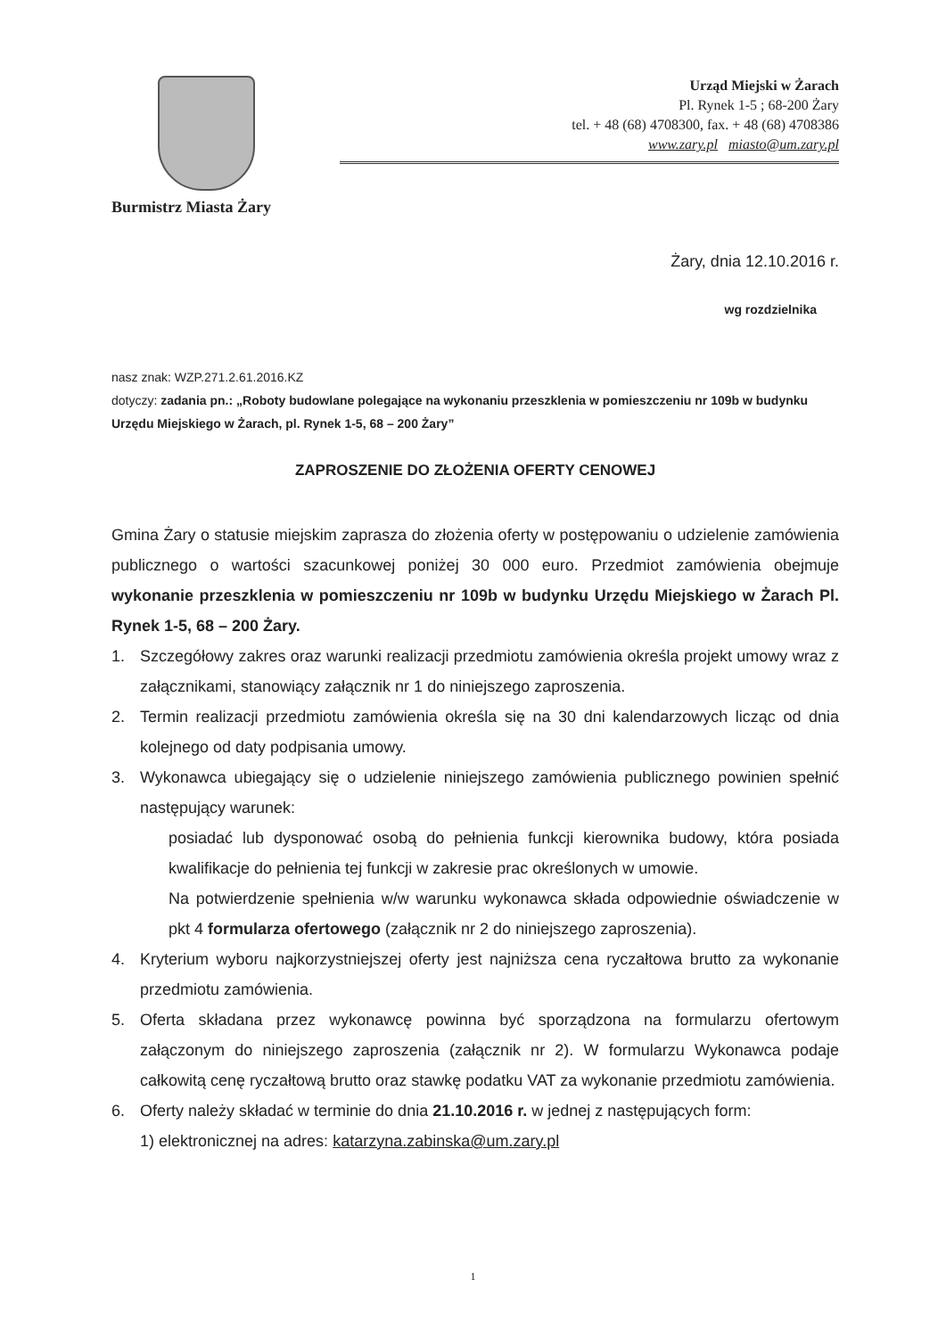Burmistrz Miasta Żary
Urząd Miejski w Żarach
Pl. Rynek 1-5 ; 68-200 Żary
tel. + 48 (68) 4708300, fax. + 48 (68) 4708386
www.zary.pl miasto@um.zary.pl
Żary, dnia 12.10.2016 r.
wg rozdzielnika
nasz znak: WZP.271.2.61.2016.KZ
dotyczy: zadania pn.: „Roboty budowlane polegające na wykonaniu przeszklenia w pomieszczeniu nr 109b w budynku Urzędu Miejskiego w Żarach, pl. Rynek 1-5, 68 – 200 Żary”
ZAPROSZENIE DO ZŁOŻENIA OFERTY CENOWEJ
Gmina Żary o statusie miejskim zaprasza do złożenia oferty w postępowaniu o udzielenie zamówienia publicznego o wartości szacunkowej poniżej 30 000 euro. Przedmiot zamówienia obejmuje wykonanie przeszklenia w pomieszczeniu nr 109b w budynku Urzędu Miejskiego w Żarach Pl. Rynek 1-5, 68 – 200 Żary.
1. Szczegółowy zakres oraz warunki realizacji przedmiotu zamówienia określa projekt umowy wraz z załącznikami, stanowiący załącznik nr 1 do niniejszego zaproszenia.
2. Termin realizacji przedmiotu zamówienia określa się na 30 dni kalendarzowych licząc od dnia kolejnego od daty podpisania umowy.
3. Wykonawca ubiegający się o udzielenie niniejszego zamówienia publicznego powinien spełnić następujący warunek:
posiadać lub dysponować osobą do pełnienia funkcji kierownika budowy, która posiada kwalifikacje do pełnienia tej funkcji w zakresie prac określonych w umowie.
Na potwierdzenie spełnienia w/w warunku wykonawca składa odpowiednie oświadczenie w pkt 4 formularza ofertowego (załącznik nr 2 do niniejszego zaproszenia).
4. Kryterium wyboru najkorzystniejszej oferty jest najniższa cena ryczałtowa brutto za wykonanie przedmiotu zamówienia.
5. Oferta składana przez wykonawcę powinna być sporządzona na formularzu ofertowym załączonym do niniejszego zaproszenia (załącznik nr 2). W formularzu Wykonawca podaje całkowitą cenę ryczałtową brutto oraz stawkę podatku VAT za wykonanie przedmiotu zamówienia.
6. Oferty należy składać w terminie do dnia 21.10.2016 r. w jednej z następujących form:
1) elektronicznej na adres: katarzyna.zabinska@um.zary.pl
1